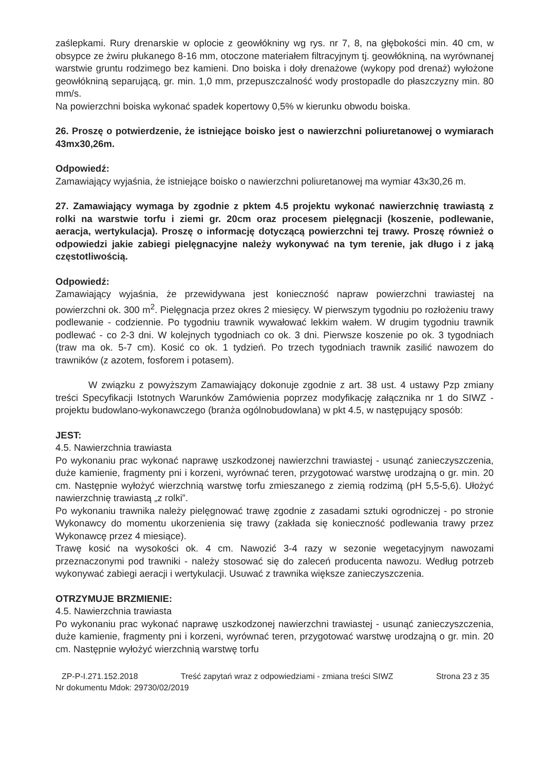zaślepkami. Rury drenarskie w oplocie z geowłókniny wg rys. nr 7, 8, na głębokości min. 40 cm, w obsypce ze żwiru płukanego 8-16 mm, otoczone materiałem filtracyjnym tj. geowłókniną, na wyrównanej warstwie gruntu rodzimego bez kamieni. Dno boiska i doły drenażowe (wykopy pod drenaż) wyłożone geowłókniną separującą, gr. min. 1,0 mm, przepuszczalność wody prostopadle do płaszczyzny min. 80 mm/s.
Na powierzchni boiska wykonać spadek kopertowy 0,5% w kierunku obwodu boiska.
26. Proszę o potwierdzenie, że istniejące boisko jest o nawierzchni poliuretanowej o wymiarach 43mx30,26m.
Odpowiedź:
Zamawiający wyjaśnia, że istniejące boisko o nawierzchni poliuretanowej ma wymiar 43x30,26 m.
27. Zamawiający wymaga by zgodnie z pktem 4.5 projektu wykonać nawierzchnię trawiastą z rolki na warstwie torfu i ziemi gr. 20cm oraz procesem pielęgnacji (koszenie, podlewanie, aeracja, wertykulacja). Proszę o informację dotyczącą powierzchni tej trawy. Proszę również o odpowiedzi jakie zabiegi pielęgnacyjne należy wykonywać na tym terenie, jak długo i z jaką częstotliwością.
Odpowiedź:
Zamawiający wyjaśnia, że przewidywana jest konieczność napraw powierzchni trawiastej na powierzchni ok. 300 m<sup>2</sup>. Pielęgnacja przez okres 2 miesięcy. W pierwszym tygodniu po rozłożeniu trawy podlewanie - codziennie. Po tygodniu trawnik wywałować lekkim wałem. W drugim tygodniu trawnik podlewać - co 2-3 dni. W kolejnych tygodniach co ok. 3 dni. Pierwsze koszenie po ok. 3 tygodniach (traw ma ok. 5-7 cm). Kosić co ok. 1 tydzień. Po trzech tygodniach trawnik zasilić nawozem do trawników (z azotem, fosforem i potasem).
W związku z powyższym Zamawiający dokonuje zgodnie z art. 38 ust. 4 ustawy Pzp zmiany treści Specyfikacji Istotnych Warunków Zamówienia poprzez modyfikację załącznika nr 1 do SIWZ - projektu budowlano-wykonawczego (branża ogólnobudowlana) w pkt 4.5, w następujący sposób:
JEST:
4.5. Nawierzchnia trawiasta
Po wykonaniu prac wykonać naprawę uszkodzonej nawierzchni trawiastej - usunąć zanieczyszczenia, duże kamienie, fragmenty pni i korzeni, wyrównać teren, przygotować warstwę urodzajną o gr. min. 20 cm. Następnie wyłożyć wierzchnią warstwę torfu zmieszanego z ziemią rodzimą (pH 5,5-5,6). Ułożyć nawierzchnię trawiastą „z rolki”.
Po wykonaniu trawnika należy pielęgnować trawę zgodnie z zasadami sztuki ogrodniczej - po stronie Wykonawcy do momentu ukorzenienia się trawy (zakłada się konieczność podlewania trawy przez Wykonawcę przez 4 miesiące).
Trawę kosić na wysokości ok. 4 cm. Nawozić 3-4 razy w sezonie wegetacyjnym nawozami przeznaczonymi pod trawniki - należy stosować się do zaleceń producenta nawozu. Według potrzeb wykonywać zabiegi aeracji i wertykulacji. Usuwać z trawnika większe zanieczyszczenia.
OTRZYMUJE BRZMIENIE:
4.5. Nawierzchnia trawiasta
Po wykonaniu prac wykonać naprawę uszkodzonej nawierzchni trawiastej - usunąć zanieczyszczenia, duże kamienie, fragmenty pni i korzeni, wyrównać teren, przygotować warstwę urodzajną o gr. min. 20 cm. Następnie wyłożyć wierzchnią warstwę torfu
ZP-P-I.271.152.2018 Treść zapytań wraz z odpowiedziami - zmiana treści SIWZ Strona 23 z 35
Nr dokumentu Mdok: 29730/02/2019